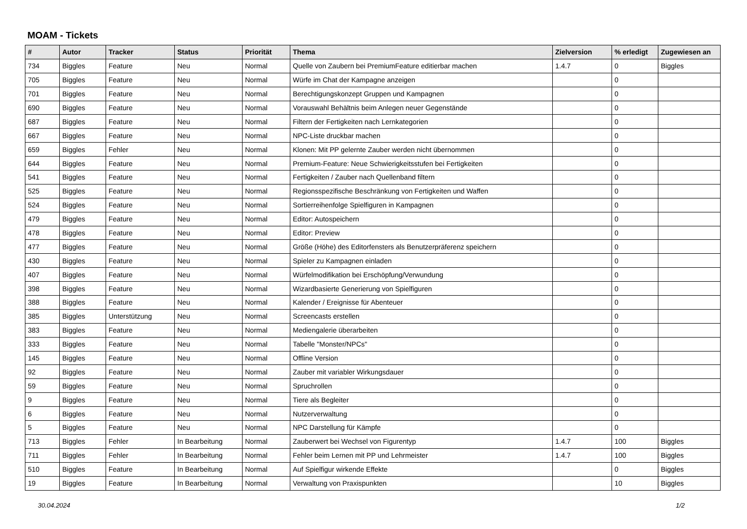MOAM - Tickets
| # | Autor | Tracker | Status | Priorität | Thema | Zielversion | % erledigt | Zugewiesen an |
| --- | --- | --- | --- | --- | --- | --- | --- | --- |
| 734 | Biggles | Feature | Neu | Normal | Quelle von Zaubern bei PremiumFeature editierbar machen | 1.4.7 | 0 | Biggles |
| 705 | Biggles | Feature | Neu | Normal | Würfe im Chat der Kampagne anzeigen | | 0 | |
| 701 | Biggles | Feature | Neu | Normal | Berechtigungskonzept Gruppen und Kampagnen | | 0 | |
| 690 | Biggles | Feature | Neu | Normal | Vorauswahl Behältnis beim Anlegen neuer Gegenstände | | 0 | |
| 687 | Biggles | Feature | Neu | Normal | Filtern der Fertigkeiten nach Lernkategorien | | 0 | |
| 667 | Biggles | Feature | Neu | Normal | NPC-Liste druckbar machen | | 0 | |
| 659 | Biggles | Fehler | Neu | Normal | Klonen: Mit PP gelernte Zauber werden nicht übernommen | | 0 | |
| 644 | Biggles | Feature | Neu | Normal | Premium-Feature: Neue Schwierigkeitsstufen bei Fertigkeiten | | 0 | |
| 541 | Biggles | Feature | Neu | Normal | Fertigkeiten / Zauber nach Quellenband filtern | | 0 | |
| 525 | Biggles | Feature | Neu | Normal | Regionsspezifische Beschränkung von Fertigkeiten und Waffen | | 0 | |
| 524 | Biggles | Feature | Neu | Normal | Sortierreihenfolge Spielfiguren in Kampagnen | | 0 | |
| 479 | Biggles | Feature | Neu | Normal | Editor: Autospeichern | | 0 | |
| 478 | Biggles | Feature | Neu | Normal | Editor: Preview | | 0 | |
| 477 | Biggles | Feature | Neu | Normal | Größe (Höhe) des Editorfensters als Benutzerpräferenz speichern | | 0 | |
| 430 | Biggles | Feature | Neu | Normal | Spieler zu Kampagnen einladen | | 0 | |
| 407 | Biggles | Feature | Neu | Normal | Würfelmodifikation bei Erschöpfung/Verwundung | | 0 | |
| 398 | Biggles | Feature | Neu | Normal | Wizardbasierte Generierung von Spielfiguren | | 0 | |
| 388 | Biggles | Feature | Neu | Normal | Kalender / Ereignisse für Abenteuer | | 0 | |
| 385 | Biggles | Unterstützung | Neu | Normal | Screencasts erstellen | | 0 | |
| 383 | Biggles | Feature | Neu | Normal | Mediengalerie überarbeiten | | 0 | |
| 333 | Biggles | Feature | Neu | Normal | Tabelle "Monster/NPCs" | | 0 | |
| 145 | Biggles | Feature | Neu | Normal | Offline Version | | 0 | |
| 92 | Biggles | Feature | Neu | Normal | Zauber mit variabler Wirkungsdauer | | 0 | |
| 59 | Biggles | Feature | Neu | Normal | Spruchrollen | | 0 | |
| 9 | Biggles | Feature | Neu | Normal | Tiere als Begleiter | | 0 | |
| 6 | Biggles | Feature | Neu | Normal | Nutzerverwaltung | | 0 | |
| 5 | Biggles | Feature | Neu | Normal | NPC Darstellung für Kämpfe | | 0 | |
| 713 | Biggles | Fehler | In Bearbeitung | Normal | Zauberwert bei Wechsel von Figurentyp | 1.4.7 | 100 | Biggles |
| 711 | Biggles | Fehler | In Bearbeitung | Normal | Fehler beim Lernen mit PP und Lehrmeister | 1.4.7 | 100 | Biggles |
| 510 | Biggles | Feature | In Bearbeitung | Normal | Auf Spielfigur wirkende Effekte | | 0 | Biggles |
| 19 | Biggles | Feature | In Bearbeitung | Normal | Verwaltung von Praxispunkten | | 10 | Biggles |
30.04.2024 1/2